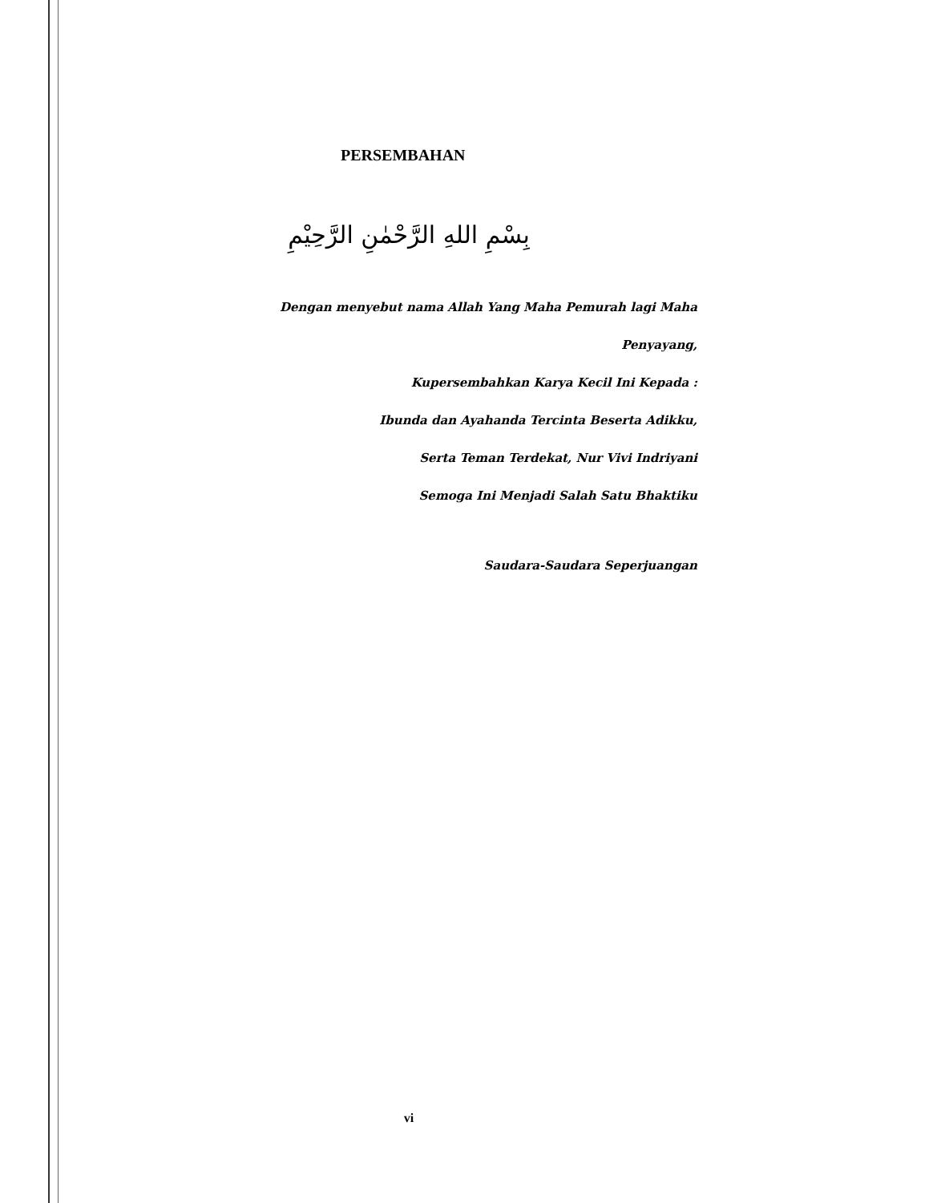PERSEMBAHAN
بِسْمِ اللهِ الرَّحْمٰنِ الرَّحِيْمِ
Dengan menyebut nama Allah Yang Maha Pemurah lagi Maha
Penyayang,
Kupersembahkan Karya Kecil Ini Kepada :
Ibunda dan Ayahanda Tercinta Beserta Adikku,
Serta Teman Terdekat, Nur Vivi Indriyani
Semoga Ini Menjadi Salah Satu Bhaktiku
Saudara-Saudara Seperjuangan
vi